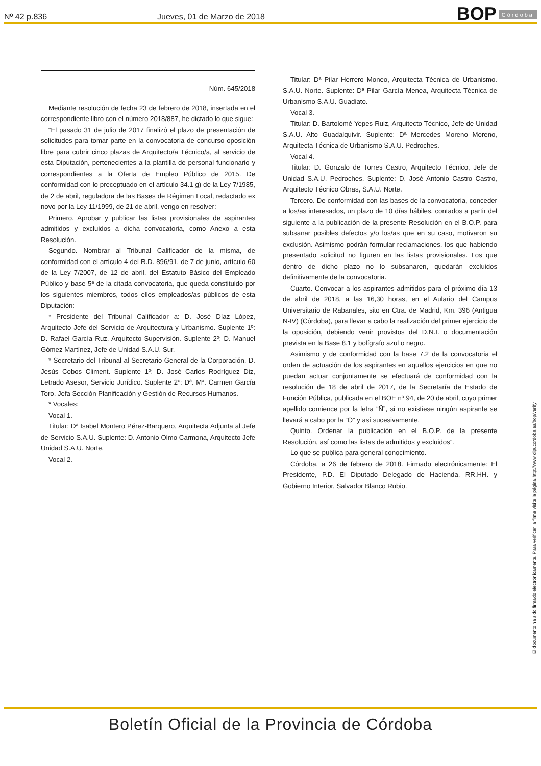Nº 42 p.836
Jueves, 01 de Marzo de 2018
BOP Córdoba
Núm. 645/2018
Mediante resolución de fecha 23 de febrero de 2018, insertada en el correspondiente libro con el número 2018/887, he dictado lo que sigue:
“El pasado 31 de julio de 2017 finalizó el plazo de presentación de solicitudes para tomar parte en la convocatoria de concurso oposición libre para cubrir cinco plazas de Arquitecto/a Técnico/a, al servicio de esta Diputación, pertenecientes a la plantilla de personal funcionario y correspondientes a la Oferta de Empleo Público de 2015. De conformidad con lo preceptuado en el artículo 34.1 g) de la Ley 7/1985, de 2 de abril, reguladora de las Bases de Régimen Local, redactado ex novo por la Ley 11/1999, de 21 de abril, vengo en resolver:
Primero. Aprobar y publicar las listas provisionales de aspirantes admitidos y excluidos a dicha convocatoria, como Anexo a esta Resolución.
Segundo. Nombrar al Tribunal Calificador de la misma, de conformidad con el artículo 4 del R.D. 896/91, de 7 de junio, artículo 60 de la Ley 7/2007, de 12 de abril, del Estatuto Básico del Empleado Público y base 5ª de la citada convocatoria, que queda constituido por los siguientes miembros, todos ellos empleados/as públicos de esta Diputación:
* Presidente del Tribunal Calificador a: D. José Díaz López, Arquitecto Jefe del Servicio de Arquitectura y Urbanismo. Suplente 1º: D. Rafael García Ruz, Arquitecto Supervisión. Suplente 2º: D. Manuel Gómez Martínez, Jefe de Unidad S.A.U. Sur.
* Secretario del Tribunal al Secretario General de la Corporación, D. Jesús Cobos Climent. Suplente 1º: D. José Carlos Rodríguez Diz, Letrado Asesor, Servicio Jurídico. Suplente 2º: Dª. Mª. Carmen García Toro, Jefa Sección Planificación y Gestión de Recursos Humanos.
* Vocales:
Vocal 1.
Titular: Dª Isabel Montero Pérez-Barquero, Arquitecta Adjunta al Jefe de Servicio S.A.U. Suplente: D. Antonio Olmo Carmona, Arquitecto Jefe Unidad S.A.U. Norte.
Vocal 2.
Titular: Dª Pilar Herrero Moneo, Arquitecta Técnica de Urbanismo. S.A.U. Norte. Suplente: Dª Pilar García Menea, Arquitecta Técnica de Urbanismo S.A.U. Guadiato.
Vocal 3.
Titular: D. Bartolomé Yepes Ruiz, Arquitecto Técnico, Jefe de Unidad S.A.U. Alto Guadalquivir. Suplente: Dª Mercedes Moreno Moreno, Arquitecta Técnica de Urbanismo S.A.U. Pedroches.
Vocal 4.
Titular: D. Gonzalo de Torres Castro, Arquitecto Técnico, Jefe de Unidad S.A.U. Pedroches. Suplente: D. José Antonio Castro Castro, Arquitecto Técnico Obras, S.A.U. Norte.
Tercero. De conformidad con las bases de la convocatoria, conceder a los/as interesados, un plazo de 10 días hábiles, contados a partir del siguiente a la publicación de la presente Resolución en el B.O.P. para subsanar posibles defectos y/o los/as que en su caso, motivaron su exclusión. Asimismo podrán formular reclamaciones, los que habiendo presentado solicitud no figuren en las listas provisionales. Los que dentro de dicho plazo no lo subsanaren, quedarán excluidos definitivamente de la convocatoria.
Cuarto. Convocar a los aspirantes admitidos para el próximo día 13 de abril de 2018, a las 16,30 horas, en el Aulario del Campus Universitario de Rabanales, sito en Ctra. de Madrid, Km. 396 (Antigua N-IV) (Córdoba), para llevar a cabo la realización del primer ejercicio de la oposición, debiendo venir provistos del D.N.I. o documentación prevista en la Base 8.1 y bolígrafo azul o negro.
Asimismo y de conformidad con la base 7.2 de la convocatoria el orden de actuación de los aspirantes en aquellos ejercicios en que no puedan actuar conjuntamente se efectuará de conformidad con la resolución de 18 de abril de 2017, de la Secretaría de Estado de Función Pública, publicada en el BOE nº 94, de 20 de abril, cuyo primer apellido comience por la letra “Ñ”, si no existiese ningún aspirante se llevará a cabo por la “O” y así sucesivamente.
Quinto. Ordenar la publicación en el B.O.P. de la presente Resolución, así como las listas de admitidos y excluidos”.
Lo que se publica para general conocimiento.
Córdoba, a 26 de febrero de 2018. Firmado electrónicamente: El Presidente, P.D. El Diputado Delegado de Hacienda, RR.HH. y Gobierno Interior, Salvador Blanco Rubio.
El documento ha sido firmado electrónicamente. Para verificar la firma visite la página http://www.dipucordoba.es/bop/verify
Boletín Oficial de la Provincia de Córdoba